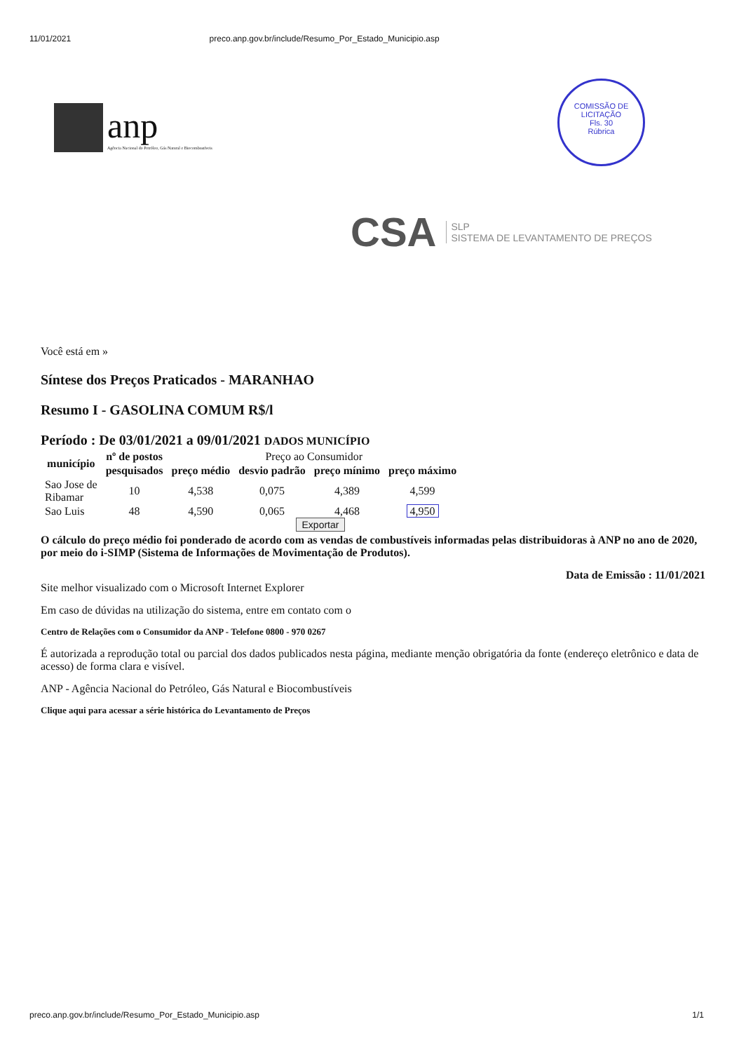11/01/2021 preco.anp.gov.br/include/Resumo_Por_Estado_Municipio.asp
anp
Agência Nacional do Petróleo, Gás Natural e Biocombustíveis
COMISSÃO DE LICITAÇÃO
Fls. 30
Rúbrica
CSA SLP
SISTEMA DE LEVANTAMENTO DE PREÇOS
Você está em »
Síntese dos Preços Praticados - MARANHAO
Resumo I - GASOLINA COMUM R$/l
Período : De 03/01/2021 a 09/01/2021 DADOS MUNICÍPIO
| município | nº de postos | Preço ao Consumidor | | | |
| --- | --- | --- | --- | --- | --- |
| | pesquisados | preço médio | desvio padrão | preço mínimo | preço máximo |
| Sao Jose de Ribamar | 10 | 4,538 | 0,075 | 4,389 | 4,599 |
| Sao Luis | 48 | 4,590 | 0,065 | 4,468 | 4,950 |
Exportar
O cálculo do preço médio foi ponderado de acordo com as vendas de combustíveis informadas pelas distribuidoras à ANP no ano de 2020, por meio do i-SIMP (Sistema de Informações de Movimentação de Produtos).
Data de Emissão : 11/01/2021
Site melhor visualizado com o Microsoft Internet Explorer
Em caso de dúvidas na utilização do sistema, entre em contato com o
Centro de Relações com o Consumidor da ANP - Telefone 0800 - 970 0267
É autorizada a reprodução total ou parcial dos dados publicados nesta página, mediante menção obrigatória da fonte (endereço eletrônico e data de acesso) de forma clara e visível.
ANP - Agência Nacional do Petróleo, Gás Natural e Biocombustíveis
Clique aqui para acessar a série histórica do Levantamento de Preços
preco.anp.gov.br/include/Resumo_Por_Estado_Municipio.asp 1/1